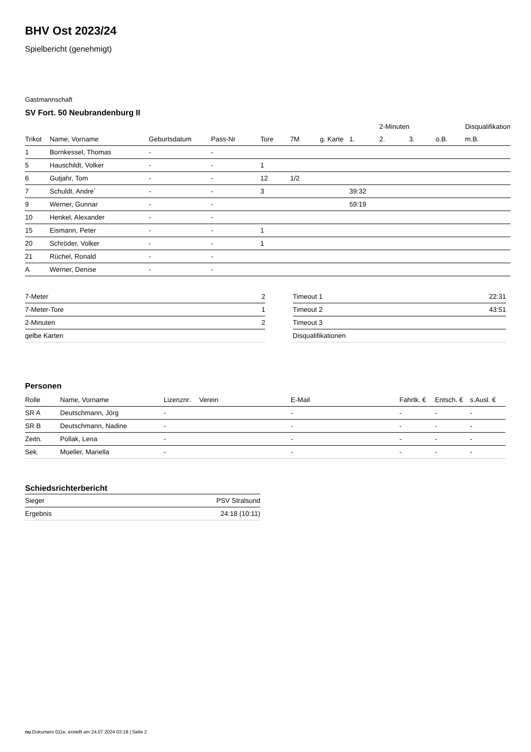BHV Ost 2023/24
Spielbericht (genehmigt)
Gastmannschaft
SV Fort. 50 Neubrandenburg II
| | | | | | | | | 2-Minuten | | | Disqualifikation |
| --- | --- | --- | --- | --- | --- | --- | --- | --- | --- | --- | --- |
| Trikot | Name, Vorname | Geburtsdatum | Pass-Nr | Tore | 7M | g. Karte | 1. | 2. | 3. | o.B. | m.B. |
| 1 | Bornkessel, Thomas | - | - | | | | | | | | |
| 5 | Hauschildt, Volker | - | - | 1 | | | | | | | |
| 6 | Gutjahr, Tom | - | - | 12 | 1/2 | | | | | | |
| 7 | Schuldt, Andre´ | - | - | 3 | | | 39:32 | | | | |
| 9 | Werner, Gunnar | - | - | | | | 59:19 | | | | |
| 10 | Henkel, Alexander | - | - | | | | | | | | |
| 15 | Eismann, Peter | - | - | 1 | | | | | | | |
| 20 | Schröder, Volker | - | - | 1 | | | | | | | |
| 21 | Rüchel, Ronald | - | - | | | | | | | | |
| A | Werner, Denise | - | - | | | | | | | | |
| 7-Meter | 2 |
| 7-Meter-Tore | 1 |
| 2-Minuten | 2 |
| gelbe Karten | |
| Timeout 1 | 22:31 |
| Timeout 2 | 43:51 |
| Timeout 3 | |
| Disqualifikationen | |
Personen
| Rolle | Name, Vorname | Lizenznr. | Verein | E-Mail | Fahrtk. € | Entsch. € | s.Ausl. € |
| --- | --- | --- | --- | --- | --- | --- | --- |
| SR A | Deutschmann, Jörg | - | | - | - | - | - |
| SR B | Deutschmann, Nadine | - | | - | - | - | - |
| Zeitn. | Pollak, Lena | - | | - | - | - | - |
| Sek. | Moeller, Mariella | - | | - | - | - | - |
Schiedsrichterbericht
| Sieger | PSV Stralsund |
| Ergebnis | 24:18 (10:11) |
nu.Dokument 011e, erstellt am 24.07.2024 03:18 | Seite 2